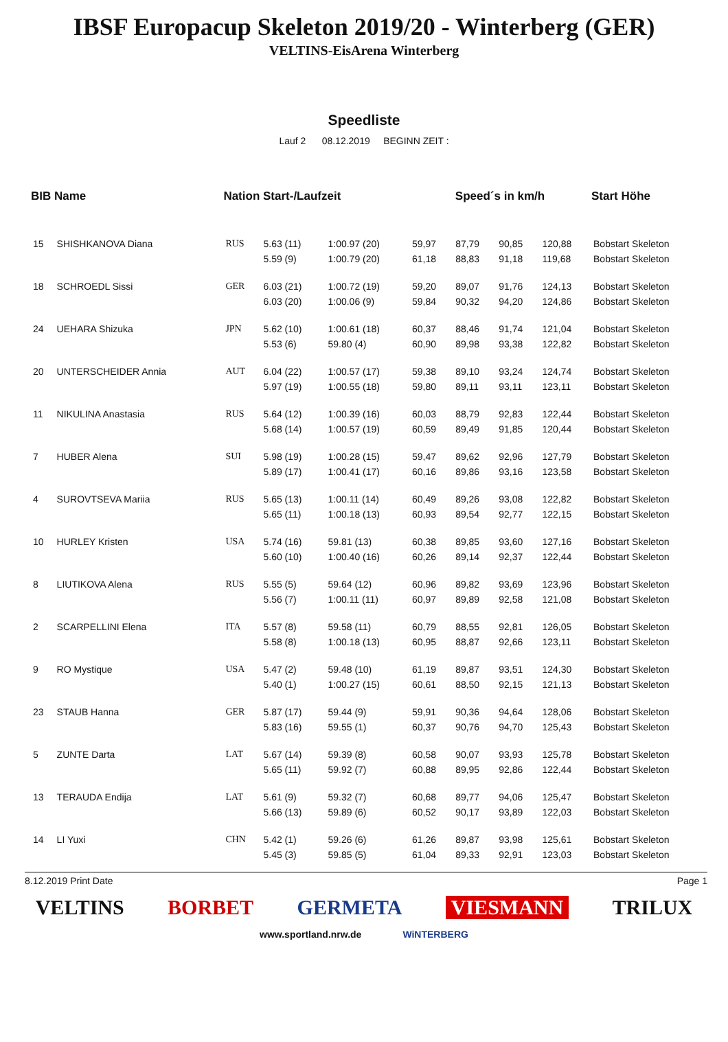IBSF Europacup Skeleton 2019/20 - Winterberg (GER)
VELTINS-EisArena Winterberg
Speedliste
Lauf 2 08.12.2019 BEGINN ZEIT :
| BIB Name | | Nation Start-/Laufzeit | | | Speed´s in km/h | | | | Start Höhe |
| --- | --- | --- | --- | --- | --- | --- | --- | --- | --- |
| 15 | SHISHKANOVA Diana | RUS | 5.63 (11) | 1:00.97 (20) | 59,97 | 87,79 | 90,85 | 120,88 | Bobstart Skeleton |
| | | | 5.59 (9) | 1:00.79 (20) | 61,18 | 88,83 | 91,18 | 119,68 | Bobstart Skeleton |
| 18 | SCHROEDL Sissi | GER | 6.03 (21) | 1:00.72 (19) | 59,20 | 89,07 | 91,76 | 124,13 | Bobstart Skeleton |
| | | | 6.03 (20) | 1:00.06 (9) | 59,84 | 90,32 | 94,20 | 124,86 | Bobstart Skeleton |
| 24 | UEHARA Shizuka | JPN | 5.62 (10) | 1:00.61 (18) | 60,37 | 88,46 | 91,74 | 121,04 | Bobstart Skeleton |
| | | | 5.53 (6) | 59.80 (4) | 60,90 | 89,98 | 93,38 | 122,82 | Bobstart Skeleton |
| 20 | UNTERSCHEIDER Annia | AUT | 6.04 (22) | 1:00.57 (17) | 59,38 | 89,10 | 93,24 | 124,74 | Bobstart Skeleton |
| | | | 5.97 (19) | 1:00.55 (18) | 59,80 | 89,11 | 93,11 | 123,11 | Bobstart Skeleton |
| 11 | NIKULINA Anastasia | RUS | 5.64 (12) | 1:00.39 (16) | 60,03 | 88,79 | 92,83 | 122,44 | Bobstart Skeleton |
| | | | 5.68 (14) | 1:00.57 (19) | 60,59 | 89,49 | 91,85 | 120,44 | Bobstart Skeleton |
| 7 | HUBER Alena | SUI | 5.98 (19) | 1:00.28 (15) | 59,47 | 89,62 | 92,96 | 127,79 | Bobstart Skeleton |
| | | | 5.89 (17) | 1:00.41 (17) | 60,16 | 89,86 | 93,16 | 123,58 | Bobstart Skeleton |
| 4 | SUROVTSEVA Mariia | RUS | 5.65 (13) | 1:00.11 (14) | 60,49 | 89,26 | 93,08 | 122,82 | Bobstart Skeleton |
| | | | 5.65 (11) | 1:00.18 (13) | 60,93 | 89,54 | 92,77 | 122,15 | Bobstart Skeleton |
| 10 | HURLEY Kristen | USA | 5.74 (16) | 59.81 (13) | 60,38 | 89,85 | 93,60 | 127,16 | Bobstart Skeleton |
| | | | 5.60 (10) | 1:00.40 (16) | 60,26 | 89,14 | 92,37 | 122,44 | Bobstart Skeleton |
| 8 | LIUTIKOVA Alena | RUS | 5.55 (5) | 59.64 (12) | 60,96 | 89,82 | 93,69 | 123,96 | Bobstart Skeleton |
| | | | 5.56 (7) | 1:00.11 (11) | 60,97 | 89,89 | 92,58 | 121,08 | Bobstart Skeleton |
| 2 | SCARPELLINI Elena | ITA | 5.57 (8) | 59.58 (11) | 60,79 | 88,55 | 92,81 | 126,05 | Bobstart Skeleton |
| | | | 5.58 (8) | 1:00.18 (13) | 60,95 | 88,87 | 92,66 | 123,11 | Bobstart Skeleton |
| 9 | RO Mystique | USA | 5.47 (2) | 59.48 (10) | 61,19 | 89,87 | 93,51 | 124,30 | Bobstart Skeleton |
| | | | 5.40 (1) | 1:00.27 (15) | 60,61 | 88,50 | 92,15 | 121,13 | Bobstart Skeleton |
| 23 | STAUB Hanna | GER | 5.87 (17) | 59.44 (9) | 59,91 | 90,36 | 94,64 | 128,06 | Bobstart Skeleton |
| | | | 5.83 (16) | 59.55 (1) | 60,37 | 90,76 | 94,70 | 125,43 | Bobstart Skeleton |
| 5 | ZUNTE Darta | LAT | 5.67 (14) | 59.39 (8) | 60,58 | 90,07 | 93,93 | 125,78 | Bobstart Skeleton |
| | | | 5.65 (11) | 59.92 (7) | 60,88 | 89,95 | 92,86 | 122,44 | Bobstart Skeleton |
| 13 | TERAUDA Endija | LAT | 5.61 (9) | 59.32 (7) | 60,68 | 89,77 | 94,06 | 125,47 | Bobstart Skeleton |
| | | | 5.66 (13) | 59.89 (6) | 60,52 | 90,17 | 93,89 | 122,03 | Bobstart Skeleton |
| 14 | LI Yuxi | CHN | 5.42 (1) | 59.26 (6) | 61,26 | 89,87 | 93,98 | 125,61 | Bobstart Skeleton |
| | | | 5.45 (3) | 59.85 (5) | 61,04 | 89,33 | 92,91 | 123,03 | Bobstart Skeleton |
8.12.2019 Print Date Page 1
VELTINS BORBET GERMETA VIESMANN TRILUX
www.sportland.nrw.de WiNTERBERG